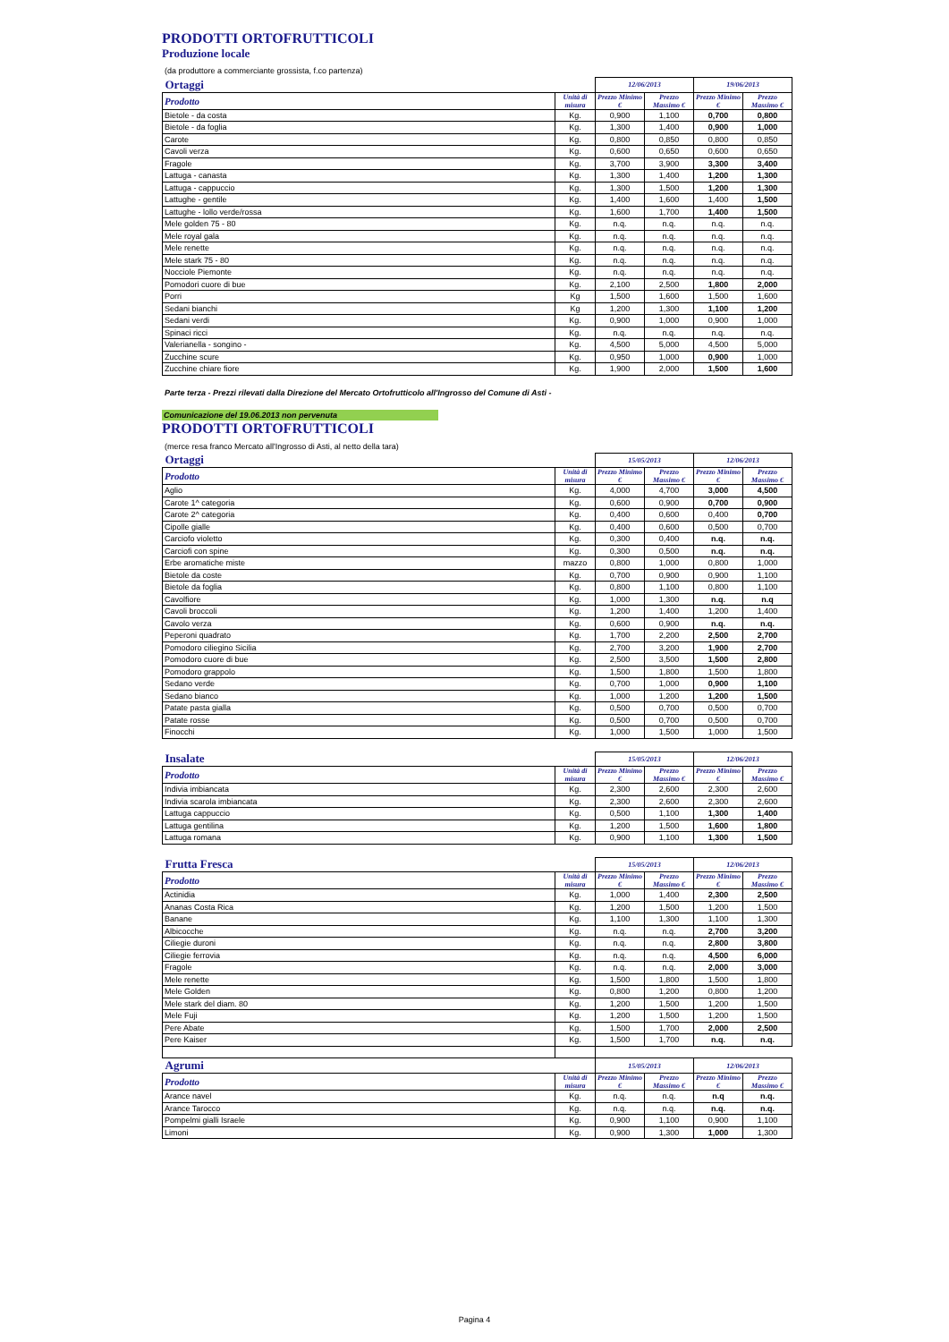PRODOTTI ORTOFRUTTICOLI
Produzione locale
(da produttore a commerciante grossista, f.co partenza)
| Ortaggi | | 12/06/2013 | | 19/06/2013 | |
| Prodotto | Unità di misura | Prezzo Minimo € | Prezzo Massimo € | Prezzo Minimo € | Prezzo Massimo € |
| Bietole - da costa | Kg. | 0,900 | 1,100 | 0,700 | 0,800 |
| Bietole - da foglia | Kg. | 1,300 | 1,400 | 0,900 | 1,000 |
| Carote | Kg. | 0,800 | 0,850 | 0,800 | 0,850 |
| Cavoli verza | Kg. | 0,600 | 0,650 | 0,600 | 0,650 |
| Fragole | Kg. | 3,700 | 3,900 | 3,300 | 3,400 |
| Lattuga - canasta | Kg. | 1,300 | 1,400 | 1,200 | 1,300 |
| Lattuga - cappuccio | Kg. | 1,300 | 1,500 | 1,200 | 1,300 |
| Lattughe - gentile | Kg. | 1,400 | 1,600 | 1,400 | 1,500 |
| Lattughe - lollo verde/rossa | Kg. | 1,600 | 1,700 | 1,400 | 1,500 |
| Mele golden 75 - 80 | Kg. | n.q. | n.q. | n.q. | n.q. |
| Mele royal gala | Kg. | n.q. | n.q. | n.q. | n.q. |
| Mele renette | Kg. | n.q. | n.q. | n.q. | n.q. |
| Mele stark 75 - 80 | Kg. | n.q. | n.q. | n.q. | n.q. |
| Nocciole Piemonte | Kg. | n.q. | n.q. | n.q. | n.q. |
| Pomodori cuore di bue | Kg. | 2,100 | 2,500 | 1,800 | 2,000 |
| Porri | Kg | 1,500 | 1,600 | 1,500 | 1,600 |
| Sedani bianchi | Kg | 1,200 | 1,300 | 1,100 | 1,200 |
| Sedani verdi | Kg. | 0,900 | 1,000 | 0,900 | 1,000 |
| Spinaci ricci | Kg. | n.q. | n.q. | n.q. | n.q. |
| Valerianella - songino - | Kg. | 4,500 | 5,000 | 4,500 | 5,000 |
| Zucchine scure | Kg. | 0,950 | 1,000 | 0,900 | 1,000 |
| Zucchine chiare fiore | Kg. | 1,900 | 2,000 | 1,500 | 1,600 |
Parte terza - Prezzi rilevati dalla Direzione del Mercato Ortofrutticolo all'Ingrosso del Comune di Asti -
Comunicazione del 19.06.2013 non pervenuta
PRODOTTI ORTOFRUTTICOLI
(merce resa franco Mercato all'Ingrosso di Asti, al netto della tara)
| Ortaggi | | 15/05/2013 | | 12/06/2013 | |
| Prodotto | Unità di misura | Prezzo Minimo € | Prezzo Massimo € | Prezzo Minimo € | Prezzo Massimo € |
| Aglio | Kg. | 4,000 | 4,700 | 3,000 | 4,500 |
| Carote 1^ categoria | Kg. | 0,600 | 0,900 | 0,700 | 0,900 |
| Carote 2^ categoria | Kg. | 0,400 | 0,600 | 0,400 | 0,700 |
| Cipolle gialle | Kg. | 0,400 | 0,600 | 0,500 | 0,700 |
| Carciofo violetto | Kg. | 0,300 | 0,400 | n.q. | n.q. |
| Carciofi con spine | Kg. | 0,300 | 0,500 | n.q. | n.q. |
| Erbe aromatiche miste | mazzo | 0,800 | 1,000 | 0,800 | 1,000 |
| Bietole da coste | Kg. | 0,700 | 0,900 | 0,900 | 1,100 |
| Bietole da foglia | Kg. | 0,800 | 1,100 | 0,800 | 1,100 |
| Cavolfiore | Kg. | 1,000 | 1,300 | n.q. | n.q |
| Cavoli broccoli | Kg. | 1,200 | 1,400 | 1,200 | 1,400 |
| Cavolo verza | Kg. | 0,600 | 0,900 | n.q. | n.q. |
| Peperoni quadrato | Kg. | 1,700 | 2,200 | 2,500 | 2,700 |
| Pomodoro ciliegino Sicilia | Kg. | 2,700 | 3,200 | 1,900 | 2,700 |
| Pomodoro cuore di bue | Kg. | 2,500 | 3,500 | 1,500 | 2,800 |
| Pomodoro grappolo | Kg. | 1,500 | 1,800 | 1,500 | 1,800 |
| Sedano verde | Kg. | 0,700 | 1,000 | 0,900 | 1,100 |
| Sedano bianco | Kg. | 1,000 | 1,200 | 1,200 | 1,500 |
| Patate pasta gialla | Kg. | 0,500 | 0,700 | 0,500 | 0,700 |
| Patate rosse | Kg. | 0,500 | 0,700 | 0,500 | 0,700 |
| Finocchi | Kg. | 1,000 | 1,500 | 1,000 | 1,500 |
| Insalate | | 15/05/2013 | | 12/06/2013 | |
| Prodotto | Unità di misura | Prezzo Minimo € | Prezzo Massimo € | Prezzo Minimo € | Prezzo Massimo € |
| Indivia imbiancata | Kg. | 2,300 | 2,600 | 2,300 | 2,600 |
| Indivia scarola imbiancata | Kg. | 2,300 | 2,600 | 2,300 | 2,600 |
| Lattuga cappuccio | Kg. | 0,500 | 1,100 | 1,300 | 1,400 |
| Lattuga gentilina | Kg. | 1,200 | 1,500 | 1,600 | 1,800 |
| Lattuga romana | Kg. | 0,900 | 1,100 | 1,300 | 1,500 |
| Frutta Fresca | | 15/05/2013 | | 12/06/2013 | |
| Prodotto | Unità di misura | Prezzo Minimo € | Prezzo Massimo € | Prezzo Minimo € | Prezzo Massimo € |
| Actinidia | Kg. | 1,000 | 1,400 | 2,300 | 2,500 |
| Ananas Costa Rica | Kg. | 1,200 | 1,500 | 1,200 | 1,500 |
| Banane | Kg. | 1,100 | 1,300 | 1,100 | 1,300 |
| Albicocche | Kg. | n.q. | n.q. | 2,700 | 3,200 |
| Ciliegie duroni | Kg. | n.q. | n.q. | 2,800 | 3,800 |
| Ciliegie ferrovia | Kg. | n.q. | n.q. | 4,500 | 6,000 |
| Fragole | Kg. | n.q. | n.q. | 2,000 | 3,000 |
| Mele renette | Kg. | 1,500 | 1,800 | 1,500 | 1,800 |
| Mele Golden | Kg. | 0,800 | 1,200 | 0,800 | 1,200 |
| Mele stark del diam. 80 | Kg. | 1,200 | 1,500 | 1,200 | 1,500 |
| Mele Fuji | Kg. | 1,200 | 1,500 | 1,200 | 1,500 |
| Pere Abate | Kg. | 1,500 | 1,700 | 2,000 | 2,500 |
| Pere Kaiser | Kg. | 1,500 | 1,700 | n.q. | n.q. |
| Agrumi | | 15/05/2013 | | 12/06/2013 | |
| Prodotto | Unità di misura | Prezzo Minimo € | Prezzo Massimo € | Prezzo Minimo € | Prezzo Massimo € |
| Arance navel | Kg. | n.q. | n.q. | n.q | n.q. |
| Arance Tarocco | Kg. | n.q. | n.q. | n.q. | n.q. |
| Pompelmi gialli Israele | Kg. | 0,900 | 1,100 | 0,900 | 1,100 |
| Limoni | Kg. | 0,900 | 1,300 | 1,000 | 1,300 |
Pagina 4